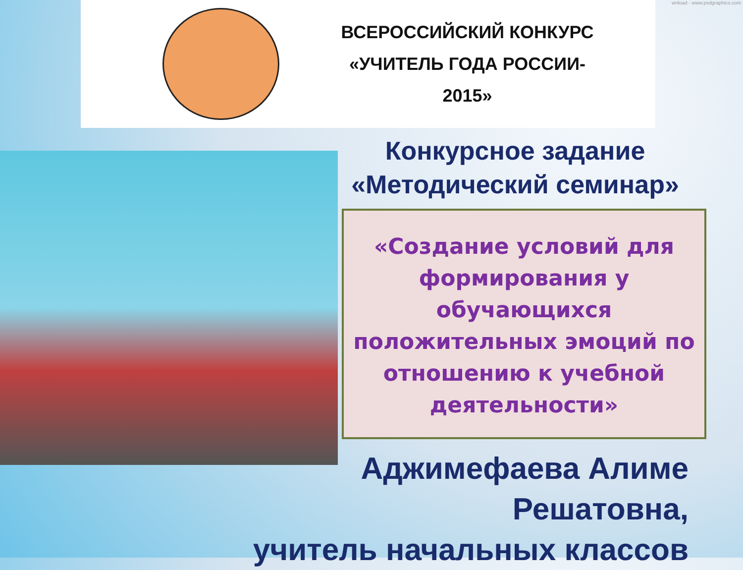wnload - www.psdgraphics.com
ВСЕРОССИЙСКИЙ КОНКУРС
«УЧИТЕЛЬ ГОДА РОССИИ-
2015»
Конкурсное задание
«Методический семинар»
«Создание условий для формирования у обучающихся положительных эмоций по отношению к учебной деятельности»
Аджимефаева Алиме
Решатовна,
учитель начальных классов